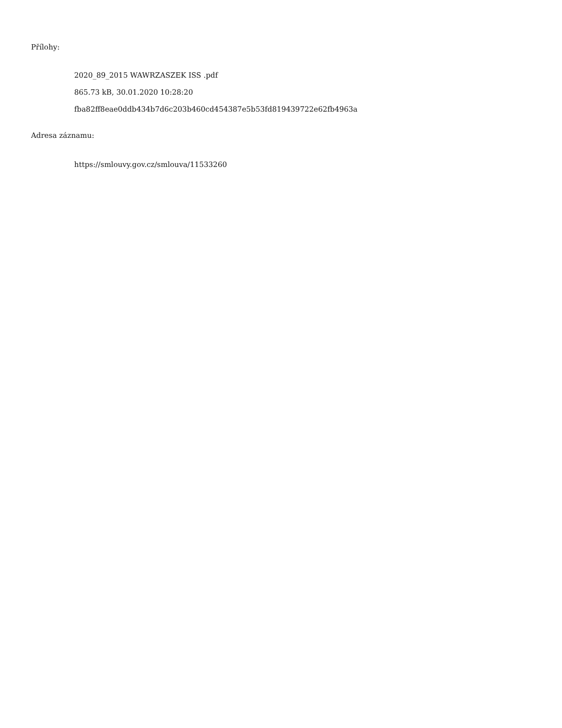Přílohy:
2020_89_2015 WAWRZASZEK ISS .pdf
865.73 kB, 30.01.2020 10:28:20
fba82ff8eae0ddb434b7d6c203b460cd454387e5b53fd819439722e62fb4963a
Adresa záznamu:
https://smlouvy.gov.cz/smlouva/11533260